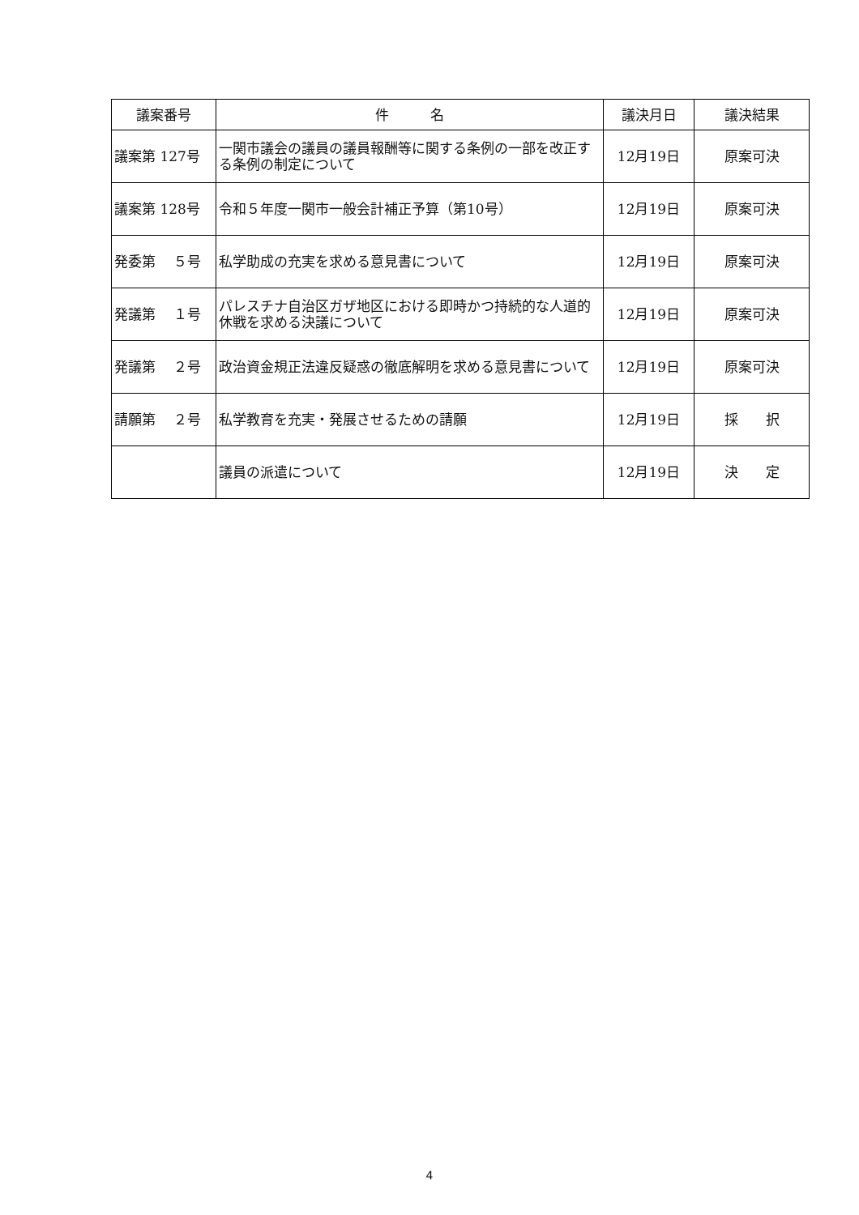| 議案番号 | 件 名 | 議決月日 | 議決結果 |
| --- | --- | --- | --- |
| 議案第 127号 | 一関市議会の議員の議員報酬等に関する条例の一部を改正する条例の制定について | 12月19日 | 原案可決 |
| 議案第 128号 | 令和５年度一関市一般会計補正予算（第10号） | 12月19日 | 原案可決 |
| 発委第 ５号 | 私学助成の充実を求める意見書について | 12月19日 | 原案可決 |
| 発議第 １号 | パレスチナ自治区ガザ地区における即時かつ持続的な人道的休戦を求める決議について | 12月19日 | 原案可決 |
| 発議第 ２号 | 政治資金規正法違反疑惑の徹底解明を求める意見書について | 12月19日 | 原案可決 |
| 請願第 ２号 | 私学教育を充実・発展させるための請願 | 12月19日 | 採 択 |
| | 議員の派遣について | 12月19日 | 決 定 |
4